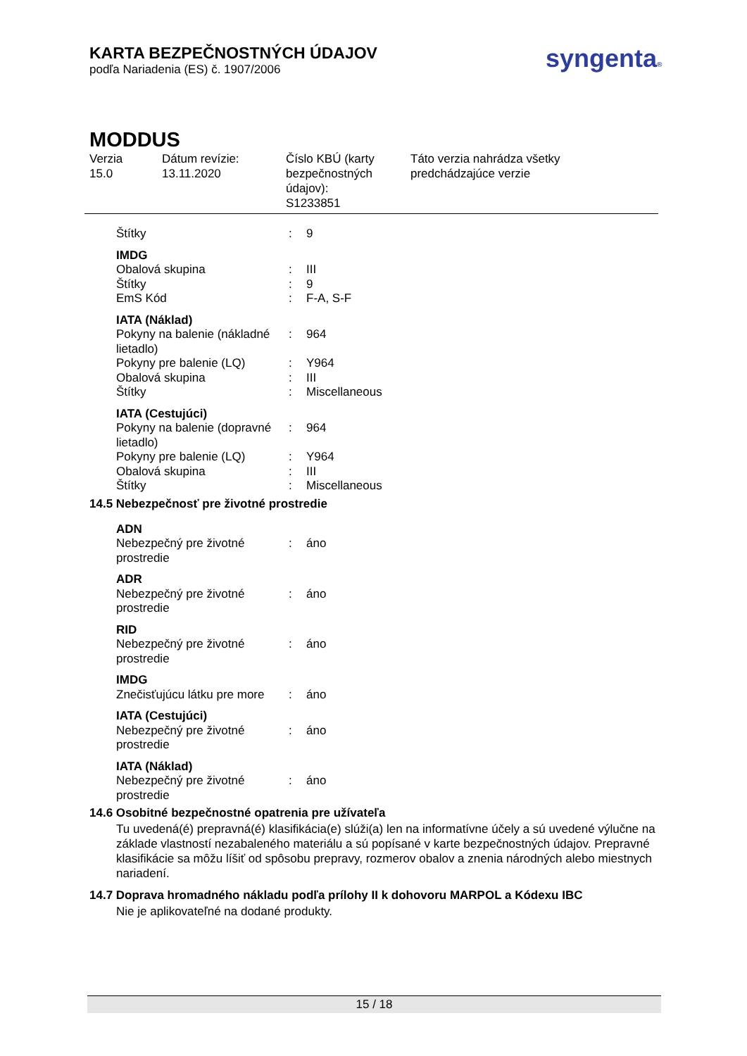KARTA BEZPEČNOSTNÝCH ÚDAJOV
podľa Nariadenia (ES) č. 1907/2006
syngenta®
MODDUS
Verzia
15.0
Dátum revízie:
13.11.2020
Číslo KBÚ (karty bezpečnostných údajov):
S1233851
Táto verzia nahrádza všetky
predchádzajúce verzie
| Štítky | : | 9 |
| IMDG | | |
| Obalová skupina | : | III |
| Štítky | : | 9 |
| EmS Kód | : | F-A, S-F |
| IATA (Náklad) | | |
| Pokyny na balenie (nákladné lietadlo) | : | 964 |
| Pokyny pre balenie (LQ) | : | Y964 |
| Obalová skupina | : | III |
| Štítky | : | Miscellaneous |
| IATA (Cestujúci) | | |
| Pokyny na balenie (dopravné lietadlo) | : | 964 |
| Pokyny pre balenie (LQ) | : | Y964 |
| Obalová skupina | : | III |
| Štítky | : | Miscellaneous |
14.5 Nebezpečnosť pre životné prostredie
| ADN | | |
| Nebezpečný pre životné prostredie | : | áno |
| ADR | | |
| Nebezpečný pre životné prostredie | : | áno |
| RID | | |
| Nebezpečný pre životné prostredie | : | áno |
| IMDG | | |
| Znečisťujúcu látku pre more | : | áno |
| IATA (Cestujúci) | | |
| Nebezpečný pre životné prostredie | : | áno |
| IATA (Náklad) | | |
| Nebezpečný pre životné prostredie | : | áno |
14.6 Osobitné bezpečnostné opatrenia pre užívateľa
Tu uvedená(é) prepravná(é) klasifikácia(e) slúži(a) len na informatívne účely a sú uvedené výlučne na základe vlastností nezabaleného materiálu a sú popísané v karte bezpečnostných údajov. Prepravné klasifikácie sa môžu líšiť od spôsobu prepravy, rozmerov obalov a znenia národných alebo miestnych nariadení.
14.7 Doprava hromadného nákladu podľa prílohy II k dohovoru MARPOL a Kódexu IBC
Nie je aplikovateľné na dodané produkty.
15 / 18